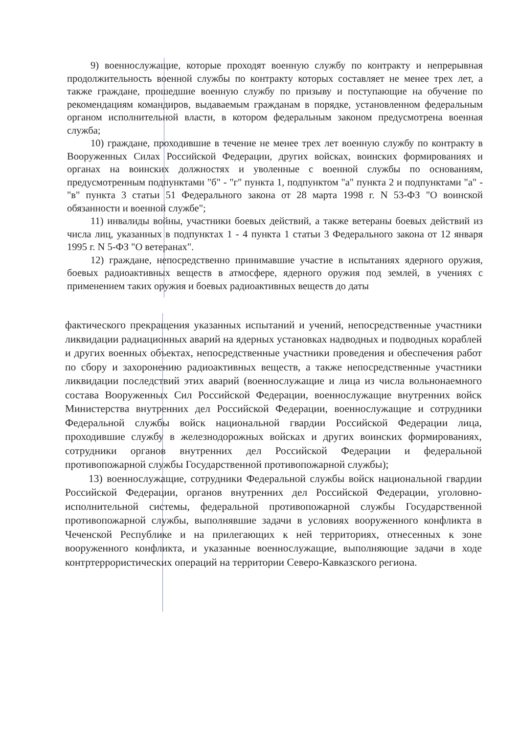9) военнослужащие, которые проходят военную службу по контракту и непрерывная продолжительность военной службы по контракту которых составляет не менее трех лет, а также граждане, прошедшие военную службу по призыву и поступающие на обучение по рекомендациям командиров, выдаваемым гражданам в порядке, установленном федеральным органом исполнительной власти, в котором федеральным законом предусмотрена военная служба;
10) граждане, проходившие в течение не менее трех лет военную службу по контракту в Вооруженных Силах Российской Федерации, других войсках, воинских формированиях и органах на воинских должностях и уволенные с военной службы по основаниям, предусмотренным подпунктами "б" - "г" пункта 1, подпунктом "а" пункта 2 и подпунктами "а" - "в" пункта 3 статьи 51 Федерального закона от 28 марта 1998 г. N 53-ФЗ "О воинской обязанности и военной службе";
11) инвалиды войны, участники боевых действий, а также ветераны боевых действий из числа лиц, указанных в подпунктах 1 - 4 пункта 1 статьи 3 Федерального закона от 12 января 1995 г. N 5-ФЗ "О ветеранах".
12) граждане, непосредственно принимавшие участие в испытаниях ядерного оружия, боевых радиоактивных веществ в атмосфере, ядерного оружия под землей, в учениях с применением таких оружия и боевых радиоактивных веществ до даты
фактического прекращения указанных испытаний и учений, непосредственные участники ликвидации радиационных аварий на ядерных установках надводных и подводных кораблей и других военных объектах, непосредственные участники проведения и обеспечения работ по сбору и захоронению радиоактивных веществ, а также непосредственные участники ликвидации последствий этих аварий (военнослужащие и лица из числа вольнонаемного состава Вооруженных Сил Российской Федерации, военнослужащие внутренних войск Министерства внутренних дел Российской Федерации, военнослужащие и сотрудники Федеральной службы войск национальной гвардии Российской Федерации лица, проходившие службу в железнодорожных войсках и других воинских формированиях, сотрудники органов внутренних дел Российской Федерации и федеральной противопожарной службы Государственной противопожарной службы);
13) военнослужащие, сотрудники Федеральной службы войск национальной гвардии Российской Федерации, органов внутренних дел Российской Федерации, уголовно-исполнительной системы, федеральной противопожарной службы Государственной противопожарной службы, выполнявшие задачи в условиях вооруженного конфликта в Чеченской Республике и на прилегающих к ней территориях, отнесенных к зоне вооруженного конфликта, и указанные военнослужащие, выполняющие задачи в ходе контртеррористических операций на территории Северо-Кавказского региона.